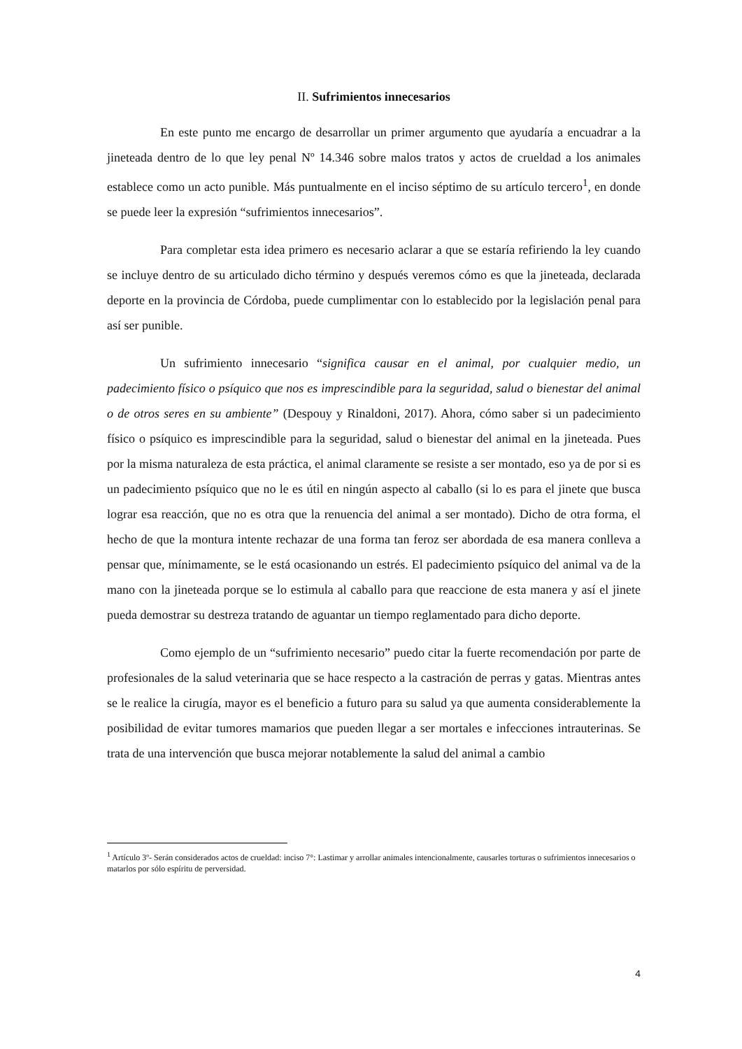II. Sufrimientos innecesarios
En este punto me encargo de desarrollar un primer argumento que ayudaría a encuadrar a la jineteada dentro de lo que ley penal Nº 14.346 sobre malos tratos y actos de crueldad a los animales establece como un acto punible. Más puntualmente en el inciso séptimo de su artículo tercero<sup>1</sup>, en donde se puede leer la expresión “sufrimientos innecesarios”.
Para completar esta idea primero es necesario aclarar a que se estaría refiriendo la ley cuando se incluye dentro de su articulado dicho término y después veremos cómo es que la jineteada, declarada deporte en la provincia de Córdoba, puede cumplimentar con lo establecido por la legislación penal para así ser punible.
Un sufrimiento innecesario “significa causar en el animal, por cualquier medio, un padecimiento físico o psíquico que nos es imprescindible para la seguridad, salud o bienestar del animal o de otros seres en su ambiente” (Despouy y Rinaldoni, 2017). Ahora, cómo saber si un padecimiento físico o psíquico es imprescindible para la seguridad, salud o bienestar del animal en la jineteada. Pues por la misma naturaleza de esta práctica, el animal claramente se resiste a ser montado, eso ya de por si es un padecimiento psíquico que no le es útil en ningún aspecto al caballo (si lo es para el jinete que busca lograr esa reacción, que no es otra que la renuencia del animal a ser montado). Dicho de otra forma, el hecho de que la montura intente rechazar de una forma tan feroz ser abordada de esa manera conlleva a pensar que, mínimamente, se le está ocasionando un estrés. El padecimiento psíquico del animal va de la mano con la jineteada porque se lo estimula al caballo para que reaccione de esta manera y así el jinete pueda demostrar su destreza tratando de aguantar un tiempo reglamentado para dicho deporte.
Como ejemplo de un “sufrimiento necesario” puedo citar la fuerte recomendación por parte de profesionales de la salud veterinaria que se hace respecto a la castración de perras y gatas. Mientras antes se le realice la cirugía, mayor es el beneficio a futuro para su salud ya que aumenta considerablemente la posibilidad de evitar tumores mamarios que pueden llegar a ser mortales e infecciones intrauterinas. Se trata de una intervención que busca mejorar notablemente la salud del animal a cambio
<sup>1</sup> Artículo 3º- Serán considerados actos de crueldad: inciso 7°: Lastimar y arrollar animales intencionalmente, causarles torturas o sufrimientos innecesarios o matarlos por sólo espíritu de perversidad.
4